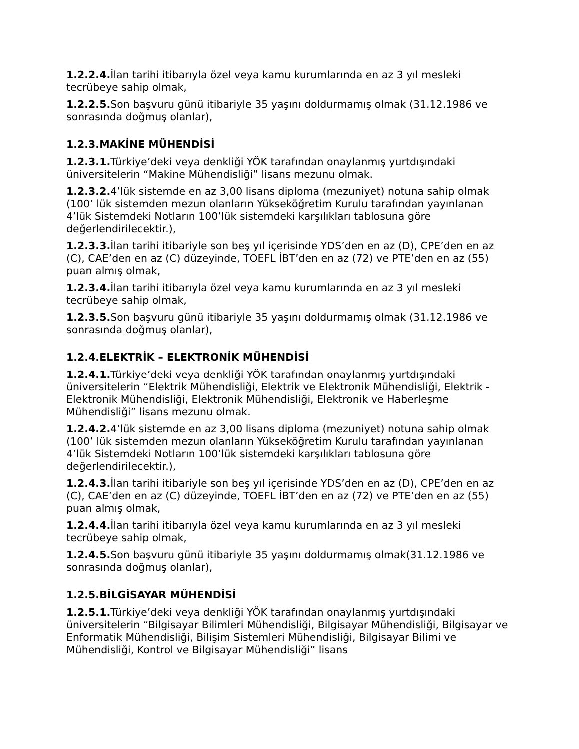1.2.2.4. İlan tarihi itibarıyla özel veya kamu kurumlarında en az 3 yıl mesleki tecrübeye sahip olmak,
1.2.2.5. Son başvuru günü itibariyle 35 yaşını doldurmamış olmak (31.12.1986 ve sonrasında doğmuş olanlar),
1.2.3.MAKİNE MÜHENDİSİ
1.2.3.1. Türkiye’deki veya denkliği YÖK tarafından onaylanmış yurtdışındaki üniversitelerin “Makine Mühendisliği” lisans mezunu olmak.
1.2.3.2. 4’lük sistemde en az 3,00 lisans diploma (mezuniyet) notuna sahip olmak (100’ lük sistemden mezun olanların Yükseköğretim Kurulu tarafından yayınlanan 4’lük Sistemdeki Notların 100’lük sistemdeki karşılıkları tablosuna göre değerlendirilecektir.),
1.2.3.3. İlan tarihi itibariyle son beş yıl içerisinde YDS’den en az (D), CPE’den en az (C), CAE’den en az (C) düzeyinde, TOEFL İBT’den en az (72) ve PTE’den en az (55) puan almış olmak,
1.2.3.4. İlan tarihi itibarıyla özel veya kamu kurumlarında en az 3 yıl mesleki tecrübeye sahip olmak,
1.2.3.5. Son başvuru günü itibariyle 35 yaşını doldurmamış olmak (31.12.1986 ve sonrasında doğmuş olanlar),
1.2.4.ELEKTRİK – ELEKTRONİK MÜHENDİSİ
1.2.4.1. Türkiye’deki veya denkliği YÖK tarafından onaylanmış yurtdışındaki üniversitelerin “Elektrik Mühendisliği, Elektrik ve Elektronik Mühendisliği, Elektrik - Elektronik Mühendisliği, Elektronik Mühendisliği, Elektronik ve Haberleşme Mühendisliği” lisans mezunu olmak.
1.2.4.2. 4’lük sistemde en az 3,00 lisans diploma (mezuniyet) notuna sahip olmak (100’ lük sistemden mezun olanların Yükseköğretim Kurulu tarafından yayınlanan 4’lük Sistemdeki Notların 100’lük sistemdeki karşılıkları tablosuna göre değerlendirilecektir.),
1.2.4.3. İlan tarihi itibariyle son beş yıl içerisinde YDS’den en az (D), CPE’den en az (C), CAE’den en az (C) düzeyinde, TOEFL İBT’den en az (72) ve PTE’den en az (55) puan almış olmak,
1.2.4.4. İlan tarihi itibarıyla özel veya kamu kurumlarında en az 3 yıl mesleki tecrübeye sahip olmak,
1.2.4.5. Son başvuru günü itibariyle 35 yaşını doldurmamış olmak(31.12.1986 ve sonrasında doğmuş olanlar),
1.2.5.BİLGİSAYAR MÜHENDİSİ
1.2.5.1. Türkiye’deki veya denkliği YÖK tarafından onaylanmış yurtdışındaki üniversitelerin “Bilgisayar Bilimleri Mühendisliği, Bilgisayar Mühendisliği, Bilgisayar ve Enformatik Mühendisliği, Bilişim Sistemleri Mühendisliği, Bilgisayar Bilimi ve Mühendisliği, Kontrol ve Bilgisayar Mühendisliği” lisans